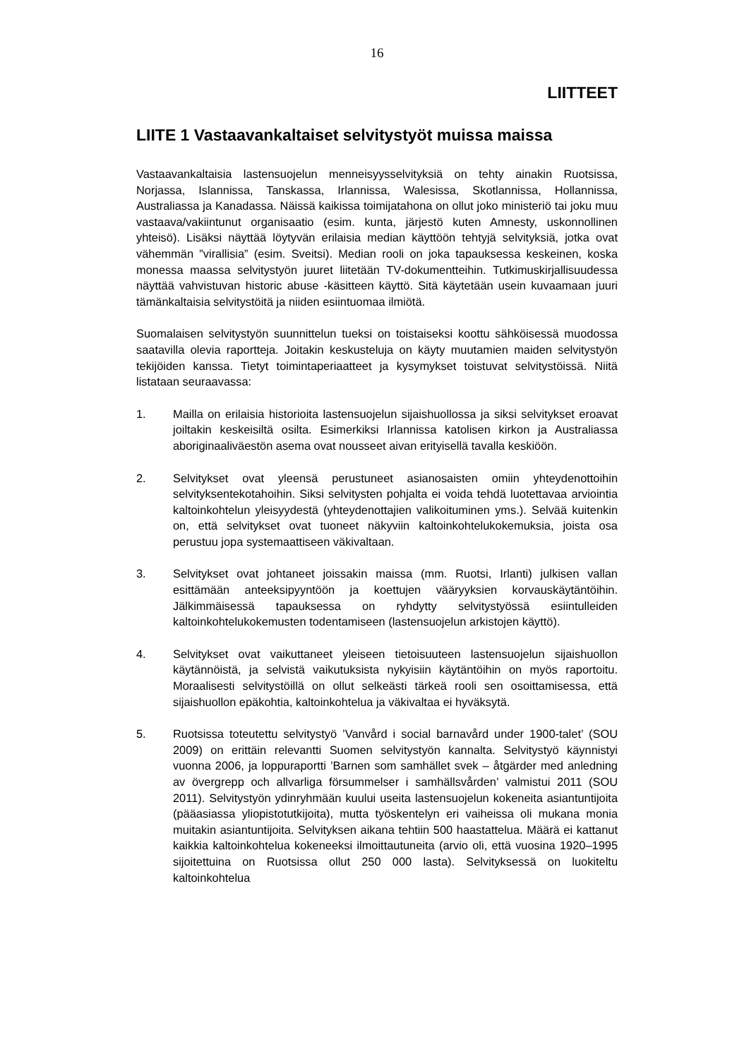16
LIITTEET
LIITE 1 Vastaavankaltaiset selvitystyöt muissa maissa
Vastaavankaltaisia lastensuojelun menneisyysselvityksiä on tehty ainakin Ruotsissa, Norjassa, Islannissa, Tanskassa, Irlannissa, Walesissa, Skotlannissa, Hollannissa, Australiassa ja Kanadassa. Näissä kaikissa toimijatahona on ollut joko ministeriö tai joku muu vastaava/vakiintunut organisaatio (esim. kunta, järjestö kuten Amnesty, uskonnollinen yhteisö). Lisäksi näyttää löytyvän erilaisia median käyttöön tehtyjä selvityksiä, jotka ovat vähemmän ”virallisia” (esim. Sveitsi). Median rooli on joka tapauksessa keskeinen, koska monessa maassa selvitystyön juuret liitetään TV-dokumentteihin. Tutkimuskirjallisuudessa näyttää vahvistuvan historic abuse -käsitteen käyttö. Sitä käytetään usein kuvaamaan juuri tämänkaltaisia selvitystöitä ja niiden esiintuomaa ilmiötä.
Suomalaisen selvitystyön suunnittelun tueksi on toistaiseksi koottu sähköisessä muodossa saatavilla olevia raportteja. Joitakin keskusteluja on käyty muutamien maiden selvitystyön tekijöiden kanssa. Tietyt toimintaperiaatteet ja kysymykset toistuvat selvitystöissä. Niitä listataan seuraavassa:
1. Mailla on erilaisia historioita lastensuojelun sijaishuollossa ja siksi selvitykset eroavat joiltakin keskeisiltä osilta. Esimerkiksi Irlannissa katolisen kirkon ja Australiassa aboriginaaliväestön asema ovat nousseet aivan erityisellä tavalla keskiöön.
2. Selvitykset ovat yleensä perustuneet asianosaisten omiin yhteydenottoihin selvityksentekotahoihin. Siksi selvitysten pohjalta ei voida tehdä luotettavaa arviointia kaltoinkohtelun yleisyydestä (yhteydenottajien valikoituminen yms.). Selvää kuitenkin on, että selvitykset ovat tuoneet näkyviin kaltoinkohtelukokemuksia, joista osa perustuu jopa systemaattiseen väkivaltaan.
3. Selvitykset ovat johtaneet joissakin maissa (mm. Ruotsi, Irlanti) julkisen vallan esittämään anteeksipyyntöön ja koettujen vääryyksien korvauskäytäntöihin. Jälkimmäisessä tapauksessa on ryhdytty selvitystyössä esiintulleiden kaltoinkohtelukokemusten todentamiseen (lastensuojelun arkistojen käyttö).
4. Selvitykset ovat vaikuttaneet yleiseen tietoisuuteen lastensuojelun sijaishuollon käytännöistä, ja selvistä vaikutuksista nykyisiin käytäntöihin on myös raportoitu. Moraalisesti selvitystöillä on ollut selkeästi tärkeä rooli sen osoittamisessa, että sijaishuollon epäkohtia, kaltoinkohtelua ja väkivaltaa ei hyväksytä.
5. Ruotsissa toteutettu selvitystyö ’Vanvård i social barnavård under 1900-talet’ (SOU 2009) on erittäin relevantti Suomen selvitystyön kannalta. Selvitystyö käynnistyi vuonna 2006, ja loppuraportti ’Barnen som samhället svek – åtgärder med anledning av övergrepp och allvarliga försummelser i samhällsvården’ valmistui 2011 (SOU 2011). Selvitystyön ydinryhmään kuului useita lastensuojelun kokeneita asiantuntijoita (pääasiassa yliopistotutkijoita), mutta työskentelyn eri vaiheissa oli mukana monia muitakin asiantuntijoita. Selvityksen aikana tehtiin 500 haastattelua. Määrä ei kattanut kaikkia kaltoinkohtelua kokeneeksi ilmoittautuneita (arvio oli, että vuosina 1920–1995 sijoitettuina on Ruotsissa ollut 250 000 lasta). Selvityksessä on luokiteltu kaltoinkohtelua